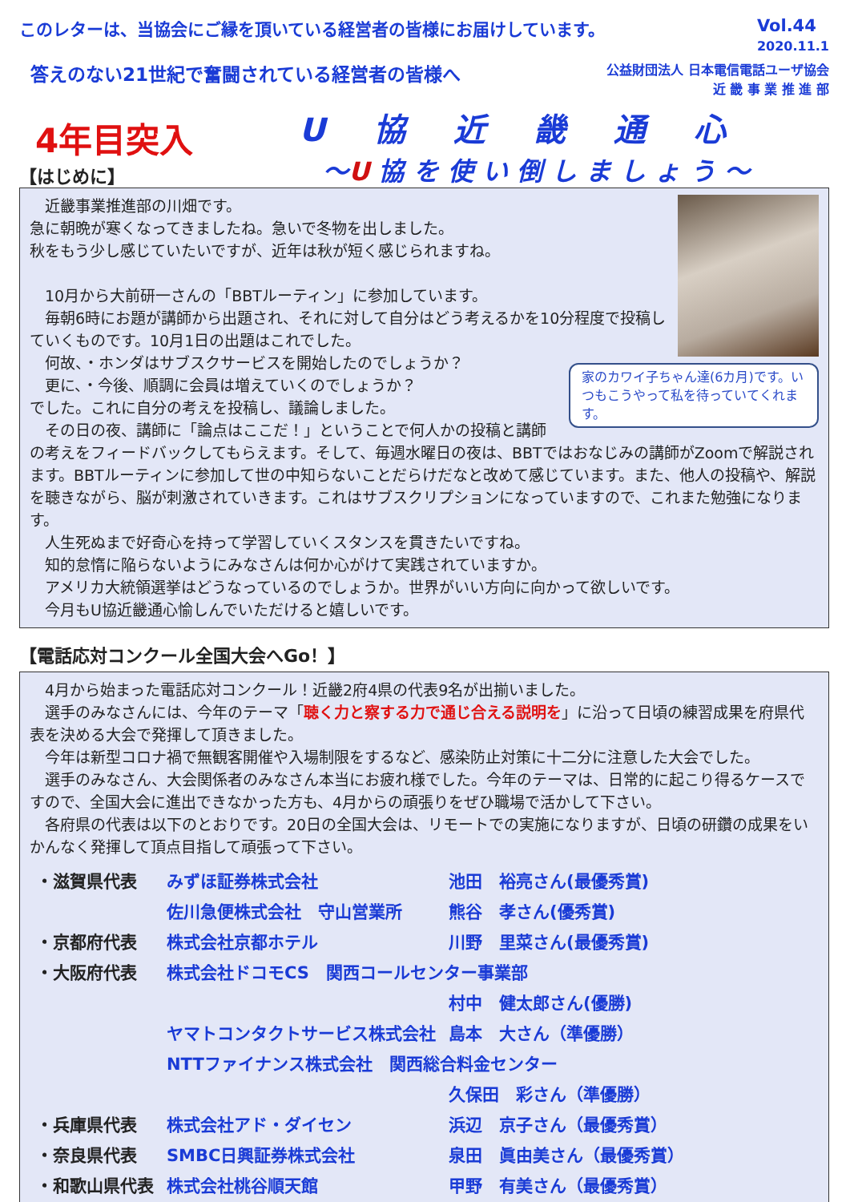このレターは、当協会にご縁を頂いている経営者の皆様にお届けしています。 Vol.44
2020.11.1
答えのない21世紀で奮闘されている経営者の皆様へ 公益財団法人 日本電信電話ユーザ協会
近 畿 事 業 推 進 部
4年目突入
【はじめに】
U協近畿通心
〜U 協 を 使 い 倒 し ま し ょ う 〜
家のカワイ子ちゃん達(6カ月)です。いつもこうやって私を待っていてくれます。
　近畿事業推進部の川畑です。
急に朝晩が寒くなってきましたね。急いで冬物を出しました。
秋をもう少し感じていたいですが、近年は秋が短く感じられますね。
　10月から大前研一さんの「BBTルーティン」に参加しています。
　毎朝6時にお題が講師から出題され、それに対して自分はどう考えるかを10分程度で投稿していくものです。10月1日の出題はこれでした。
　何故、・ホンダはサブスクサービスを開始したのでしょうか？
　更に、・今後、順調に会員は増えていくのでしょうか？
でした。これに自分の考えを投稿し、議論しました。
　その日の夜、講師に「論点はここだ！」ということで何人かの投稿と講師の考えをフィードバックしてもらえます。そして、毎週水曜日の夜は、BBTではおなじみの講師がZoomで解説されます。BBTルーティンに参加して世の中知らないことだらけだなと改めて感じています。また、他人の投稿や、解説を聴きながら、脳が刺激されていきます。これはサブスクリプションになっていますので、これまた勉強になります。
　人生死ぬまで好奇心を持って学習していくスタンスを貫きたいですね。
　知的怠惰に陥らないようにみなさんは何か心がけて実践されていますか。
　アメリカ大統領選挙はどうなっているのでしょうか。世界がいい方向に向かって欲しいです。
　今月もU協近畿通心愉しんでいただけると嬉しいです。
【電話応対コンクール全国大会へGo！】
　4月から始まった電話応対コンクール！近畿2府4県の代表9名が出揃いました。
　選手のみなさんには、今年のテーマ「聴く力と察する力で通じ合える説明を」に沿って日頃の練習成果を府県代表を決める大会で発揮して頂きました。
　今年は新型コロナ禍で無観客開催や入場制限をするなど、感染防止対策に十二分に注意した大会でした。
　選手のみなさん、大会関係者のみなさん本当にお疲れ様でした。今年のテーマは、日常的に起こり得るケースですので、全国大会に進出できなかった方も、4月からの頑張りをぜひ職場で活かして下さい。
　各府県の代表は以下のとおりです。20日の全国大会は、リモートでの実施になりますが、日頃の研鑽の成果をいかんなく発揮して頂点目指して頑張って下さい。
| ・滋賀県代表 | みずほ証券株式会社 | 池田 裕亮さん(最優秀賞) |
| | 佐川急便株式会社 守山営業所 | 熊谷 孝さん(優秀賞) |
| ・京都府代表 | 株式会社京都ホテル | 川野 里菜さん(最優秀賞) |
| ・大阪府代表 | 株式会社ドコモCS 関西コールセンター事業部 | |
| | | 村中 健太郎さん(優勝) |
| | ヤマトコンタクトサービス株式会社 | 島本 大さん（準優勝） |
| | NTTファイナンス株式会社 関西総合料金センター | |
| | | 久保田 彩さん（準優勝） |
| ・兵庫県代表 | 株式会社アド・ダイセン | 浜辺 京子さん（最優秀賞） |
| ・奈良県代表 | SMBC日興証券株式会社 | 泉田 眞由美さん（最優秀賞） |
| ・和歌山県代表 | 株式会社桃谷順天館 | 甲野 有美さん（最優秀賞） |